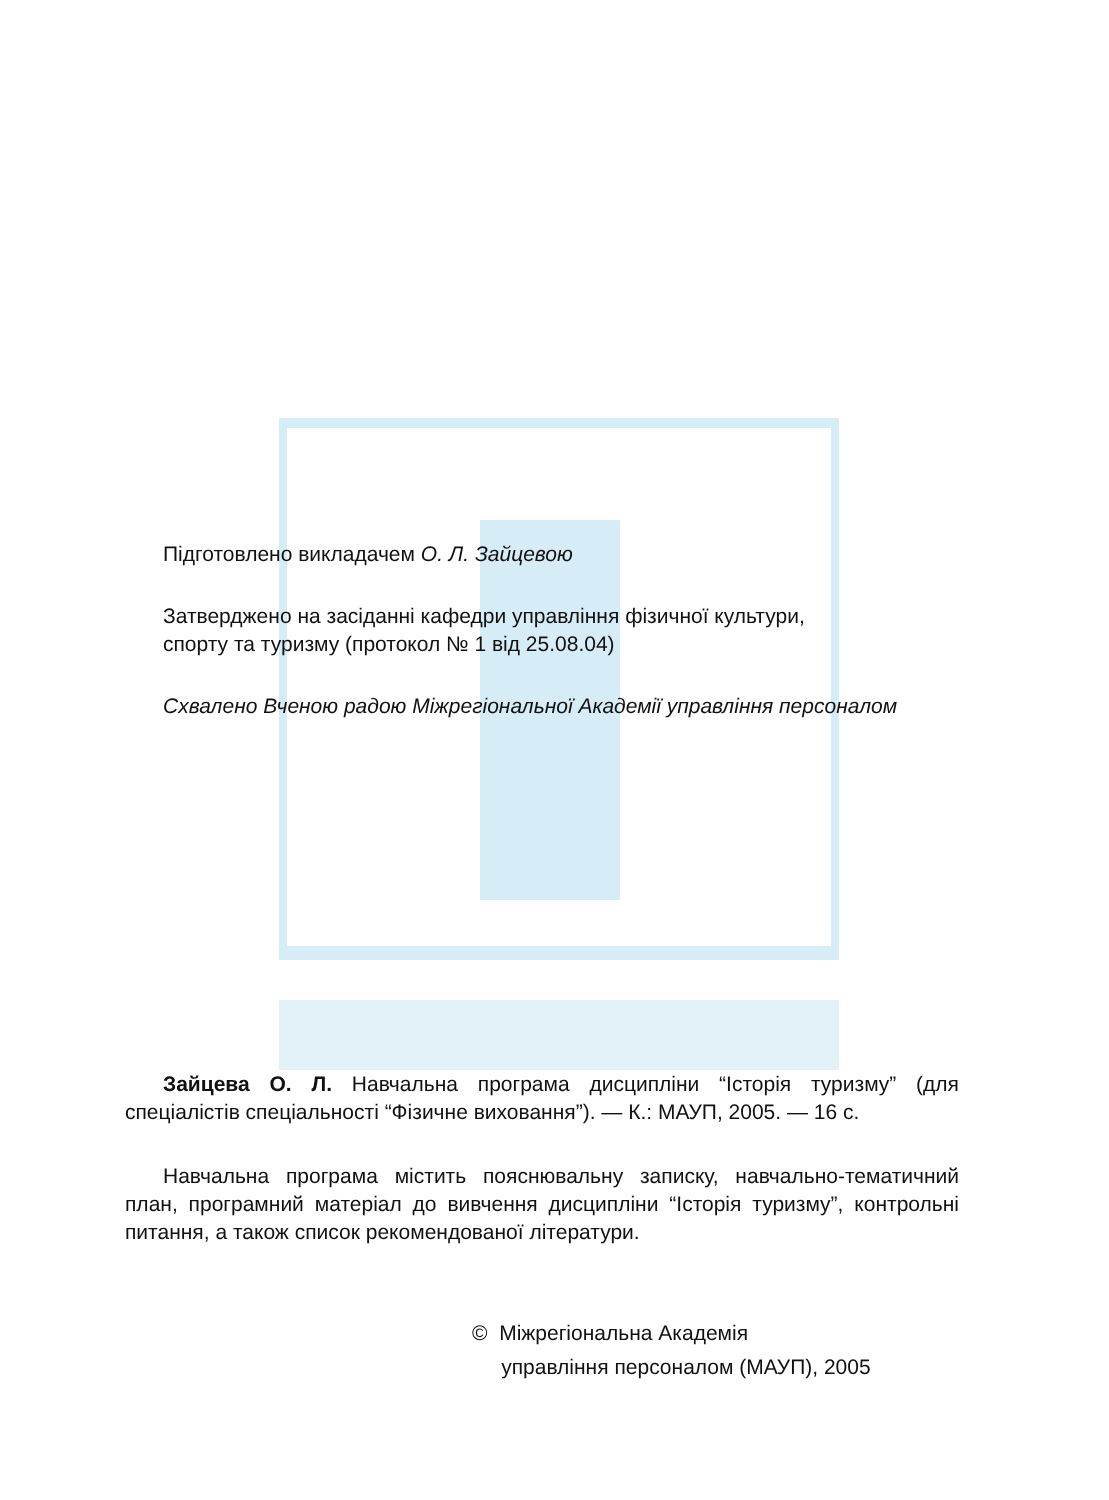Підготовлено викладачем О. Л. Зайцевою
Затверджено на засіданні кафедри управління фізичної культури,
спорту та туризму (протокол № 1 від 25.08.04)
Схвалено Вченою радою Міжрегіональної Академії управління персоналом
Зайцева О. Л. Навчальна програма дисципліни “Історія туризму” (для спеціалістів спеціальності “Фізичне виховання”). — К.: МАУП, 2005. — 16 с.
Навчальна програма містить пояснювальну записку, навчально-тематичний план, програмний матеріал до вивчення дисципліни “Історія туризму”, контрольні питання, а також список рекомендованої літератури.
© Міжрегіональна Академія
управління персоналом (МАУП), 2005